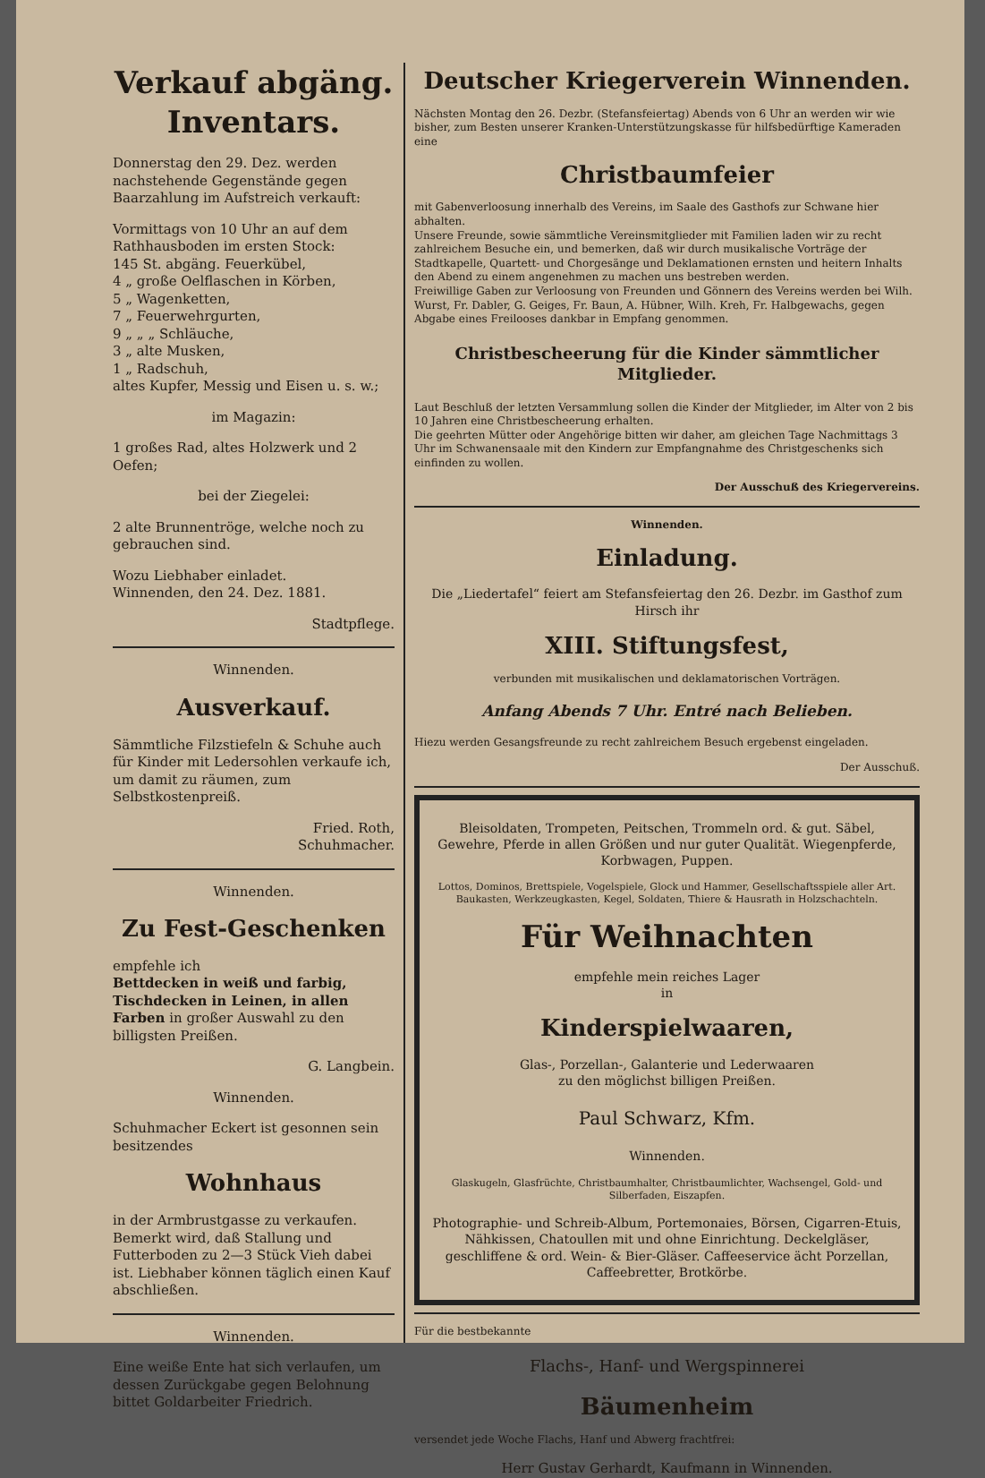Verkauf abgäng. Inventars.
Donnerstag den 29. Dez. werden nachstehende Gegenstände gegen Baarzahlung im Aufstreich verkauft:
Vormittags von 10 Uhr an auf dem Rathhausboden im ersten Stock:
145 St. abgäng. Feuerkübel,
4 „ große Oelflaschen in Körben,
5 „ Wagenketten,
7 „ Feuerwehrgurten,
9 „ „ „ Schläuche,
3 „ alte Musken,
1 „ Radschuh,
altes Kupfer, Messig und Eisen u. s. w.;
im Magazin:
1 großes Rad, altes Holzwerk und 2 Oefen;
bei der Ziegelei:
2 alte Brunnentröge, welche noch zu gebrauchen sind.
Wozu Liebhaber einladet.
Winnenden, den 24. Dez. 1881.
Stadtpflege.
Winnenden.
Ausverkauf.
Sämmtliche Filzstiefeln & Schuhe auch für Kinder mit Ledersohlen verkaufe ich, um damit zu räumen, zum Selbstkostenpreiß.
Fried. Roth,
Schuhmacher.
Winnenden.
Zu Fest-Geschenken
empfehle ich
Bettdecken in weiß und farbig, Tischdecken in Leinen, in allen Farben in großer Auswahl zu den billigsten Preißen.
G. Langbein.
Winnenden.
Schuhmacher Eckert ist gesonnen sein besitzendes
Wohnhaus
in der Armbrustgasse zu verkaufen. Bemerkt wird, daß Stallung und Futterboden zu 2—3 Stück Vieh dabei ist. Liebhaber können täglich einen Kauf abschließen.
Winnenden.
Eine weiße Ente hat sich verlaufen, um dessen Zurückgabe gegen Belohnung bittet Goldarbeiter Friedrich.
Deutscher Kriegerverein Winnenden.
Nächsten Montag den 26. Dezbr. (Stefansfeiertag) Abends von 6 Uhr an werden wir wie bisher, zum Besten unserer Kranken-Unterstützungskasse für hilfsbedürftige Kameraden eine
Christbaumfeier
mit Gabenverloosung innerhalb des Vereins, im Saale des Gasthofs zur Schwane hier abhalten.
Unsere Freunde, sowie sämmtliche Vereinsmitglieder mit Familien laden wir zu recht zahlreichem Besuche ein, und bemerken, daß wir durch musikalische Vorträge der Stadtkapelle, Quartett- und Chorgesänge und Deklamationen ernsten und heitern Inhalts den Abend zu einem angenehmen zu machen uns bestreben werden.
Freiwillige Gaben zur Verloosung von Freunden und Gönnern des Vereins werden bei Wilh. Wurst, Fr. Dabler, G. Geiges, Fr. Baun, A. Hübner, Wilh. Kreh, Fr. Halbgewachs, gegen Abgabe eines Freilooses dankbar in Empfang genommen.
Christbescheerung für die Kinder sämmtlicher Mitglieder.
Laut Beschluß der letzten Versammlung sollen die Kinder der Mitglieder, im Alter von 2 bis 10 Jahren eine Christbescheerung erhalten.
Die geehrten Mütter oder Angehörige bitten wir daher, am gleichen Tage Nachmittags 3 Uhr im Schwanensaale mit den Kindern zur Empfangnahme des Christgeschenks sich einfinden zu wollen.
Der Ausschuß des Kriegervereins.
Winnenden.
Einladung.
Die „Liedertafel“ feiert am Stefansfeiertag den 26. Dezbr. im Gasthof zum Hirsch ihr
XIII. Stiftungsfest,
verbunden mit musikalischen und deklamatorischen Vorträgen.
Anfang Abends 7 Uhr. Entré nach Belieben.
Hiezu werden Gesangsfreunde zu recht zahlreichem Besuch ergebenst eingeladen.
Der Ausschuß.
Bleisoldaten, Trompeten, Peitschen, Trommeln ord. & gut. Säbel, Gewehre, Pferde in allen Größen und nur guter Qualität. Wiegenpferde, Korbwagen, Puppen.
Lottos, Dominos, Brettspiele, Vogelspiele, Glock und Hammer, Gesellschaftsspiele aller Art. Baukasten, Werkzeugkasten, Kegel, Soldaten, Thiere & Hausrath in Holzschachteln.
Für Weihnachten
empfehle mein reiches Lager
in
Kinderspielwaaren,
Glas-, Porzellan-, Galanterie und Lederwaaren
zu den möglichst billigen Preißen.
Paul Schwarz, Kfm.
Winnenden.
Glaskugeln, Glasfrüchte, Christbaumhalter, Christbaumlichter, Wachsengel, Gold- und Silberfaden, Eiszapfen.
Photographie- und Schreib-Album, Portemonaies, Börsen, Cigarren-Etuis, Nähkissen, Chatoullen mit und ohne Einrichtung. Deckelgläser, geschliffene & ord. Wein- & Bier-Gläser. Caffeeservice ächt Porzellan, Caffeebretter, Brotkörbe.
Für die bestbekannte
Flachs-, Hanf- und Wergspinnerei
Bäumenheim
versendet jede Woche Flachs, Hanf und Abwerg frachtfrei:
Herr Gustav Gerhardt, Kaufmann in Winnenden.